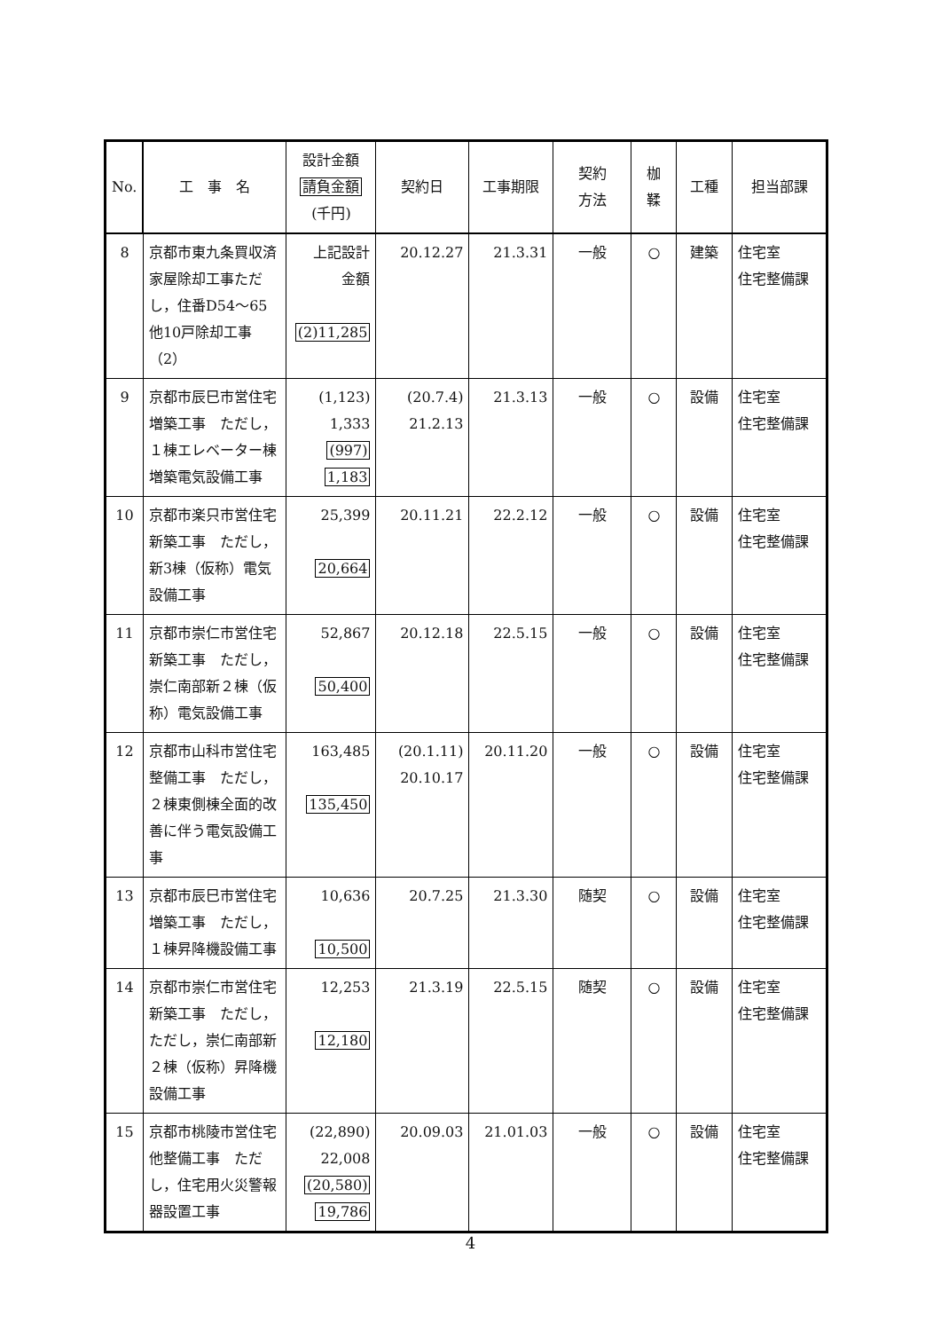| No. | 工 事 名 | 設計金額 請負金額 (千円) | 契約日 | 工事期限 | 契約 方法 | 枷 鞣 | 工種 | 担当部課 |
| --- | --- | --- | --- | --- | --- | --- | --- | --- |
| 8 | 京都市東九条買収済家屋除却工事ただし，住番D54～65他10戸除却工事（2） | 上記設計 金額 (2)11,285 | 20.12.27 | 21.3.31 | 一般 | ○ | 建築 | 住宅室 住宅整備課 |
| 9 | 京都市辰巳市営住宅増築工事 ただし，１棟エレベーター棟増築電気設備工事 | (1,123) 1,333 (997) 1,183 | (20.7.4) 21.2.13 | 21.3.13 | 一般 | ○ | 設備 | 住宅室 住宅整備課 |
| 10 | 京都市楽只市営住宅新築工事 ただし，新3棟（仮称）電気設備工事 | 25,399 20,664 | 20.11.21 | 22.2.12 | 一般 | ○ | 設備 | 住宅室 住宅整備課 |
| 11 | 京都市崇仁市営住宅新築工事 ただし，崇仁南部新２棟（仮称）電気設備工事 | 52,867 50,400 | 20.12.18 | 22.5.15 | 一般 | ○ | 設備 | 住宅室 住宅整備課 |
| 12 | 京都市山科市営住宅整備工事 ただし，２棟東側棟全面的改善に伴う電気設備工事 | 163,485 135,450 | (20.1.11) 20.10.17 | 20.11.20 | 一般 | ○ | 設備 | 住宅室 住宅整備課 |
| 13 | 京都市辰巳市営住宅増築工事 ただし，１棟昇降機設備工事 | 10,636 10,500 | 20.7.25 | 21.3.30 | 随契 | ○ | 設備 | 住宅室 住宅整備課 |
| 14 | 京都市崇仁市営住宅新築工事 ただし，ただし，崇仁南部新２棟（仮称）昇降機設備工事 | 12,253 12,180 | 21.3.19 | 22.5.15 | 随契 | ○ | 設備 | 住宅室 住宅整備課 |
| 15 | 京都市桃陵市営住宅他整備工事 ただし，住宅用火災警報器設置工事 | (22,890) 22,008 (20,580) 19,786 | 20.09.03 | 21.01.03 | 一般 | ○ | 設備 | 住宅室 住宅整備課 |
4